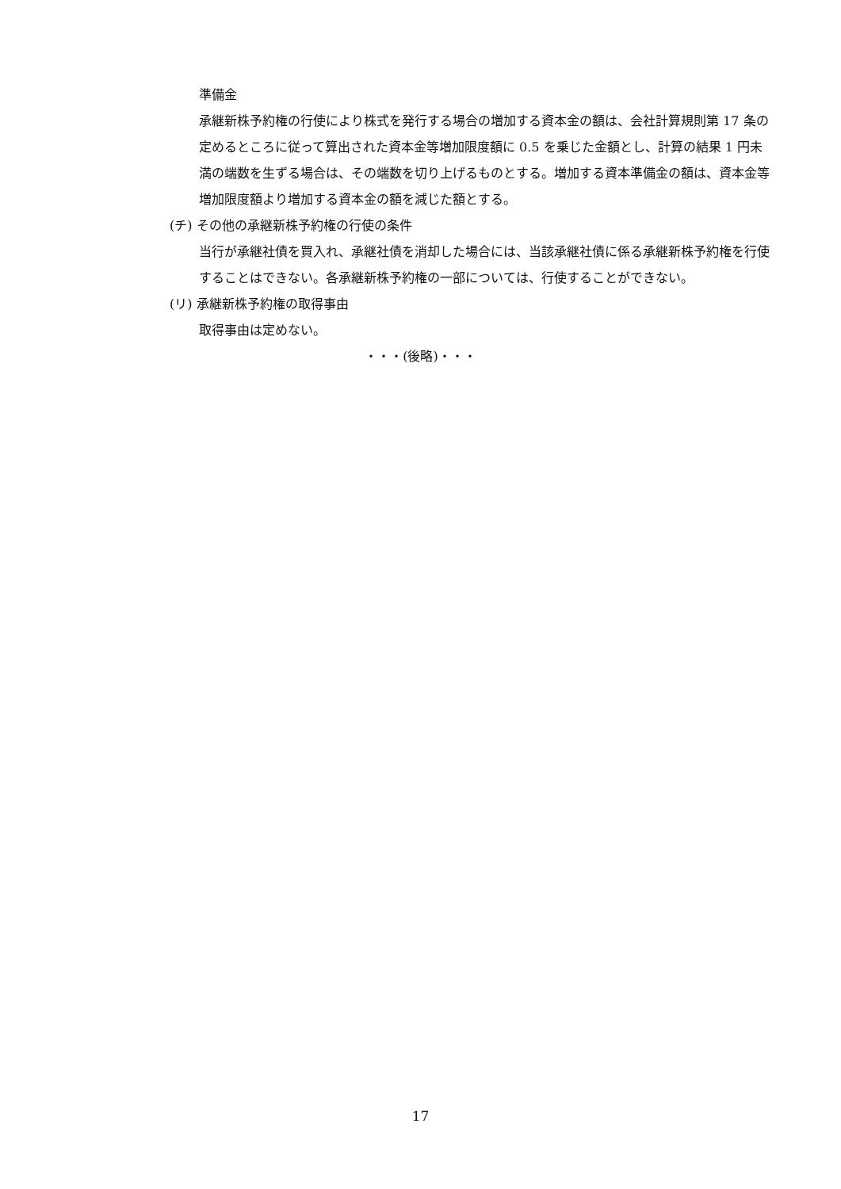準備金
承継新株予約権の行使により株式を発行する場合の増加する資本金の額は、会社計算規則第 17 条の定めるところに従って算出された資本金等増加限度額に 0.5 を乗じた金額とし、計算の結果 1 円未満の端数を生ずる場合は、その端数を切り上げるものとする。増加する資本準備金の額は、資本金等増加限度額より増加する資本金の額を減じた額とする。
(チ) その他の承継新株予約権の行使の条件
当行が承継社債を買入れ、承継社債を消却した場合には、当該承継社債に係る承継新株予約権を行使することはできない。各承継新株予約権の一部については、行使することができない。
(リ) 承継新株予約権の取得事由
取得事由は定めない。
・・・(後略)・・・
17